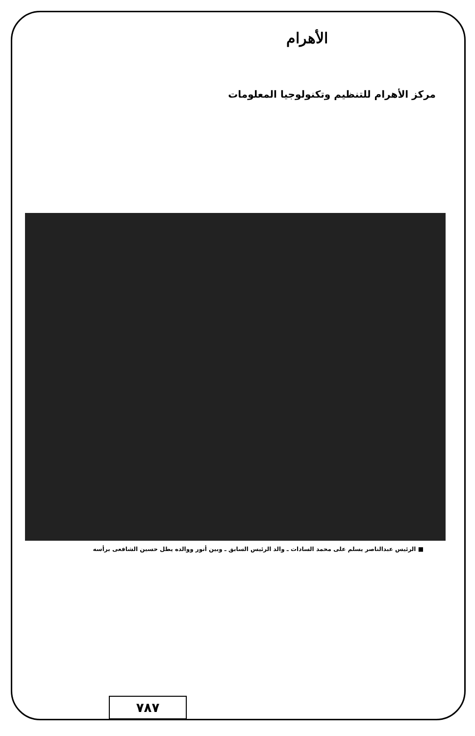الأهرام
مركز الأهرام للتنظيم وتكنولوجيا المعلومات
■ الرئيس عبدالناصر يسلم على محمد السادات ـ والد الرئيس السابق ـ وبين أنور ووالده يطل حسين الشافعى برأسه
٧٨٧